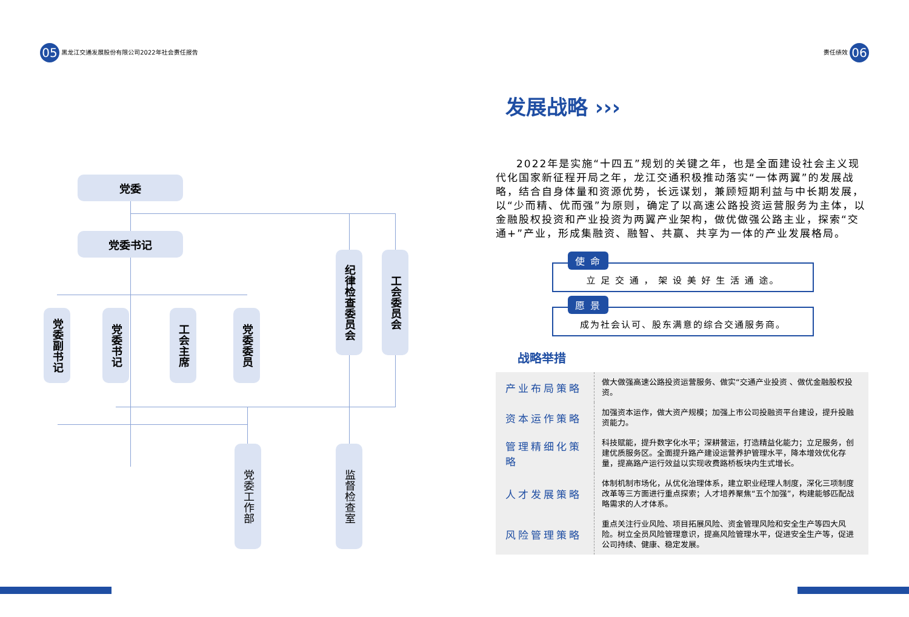05 黑龙江交通发展股份有限公司2022年社会责任报告
责任绩效 06
党委
党委书记
党委副书记
党委书记
工会主席
党委委员
纪律检查委员会
工会委员会
党委工作部
监督检查室
发展战略 ›››
2022年是实施“十四五”规划的关键之年，也是全面建设社会主义现代化国家新征程开局之年，龙江交通积极推动落实“一体两翼”的发展战略，结合自身体量和资源优势，长远谋划，兼顾短期利益与中长期发展，以“少而精、优而强”为原则，确定了以高速公路投资运营服务为主体，以金融股权投资和产业投资为两翼产业架构，做优做强公路主业，探索“交通+”产业，形成集融资、融智、共赢、共享为一体的产业发展格局。
使 命
立 足 交 通 ， 架 设 美 好 生 活 通 途。
愿 景
成为社会认可、股东满意的综合交通服务商。
战略举措
| 产业布局策略 | 做大做强高速公路投资运营服务、做实“交通产业投资 、做优金融股权投资。 |
| 资本运作策略 | 加强资本运作，做大资产规模；加强上市公司投融资平台建设，提升投融资能力。 |
| 管理精细化策略 | 科技赋能，提升数字化水平；深耕营运，打造精益化能力；立足服务，创建优质服务区。全面提升路产建设运营养护管理水平，降本增效优化存量，提高路产运行效益以实现收费路桥板块内生式增长。 |
| 人才发展策略 | 体制机制市场化，从优化治理体系，建立职业经理人制度，深化三项制度改革等三方面进行重点探索；人才培养聚焦“五个加强”，构建能够匹配战略需求的人才体系。 |
| 风险管理策略 | 重点关注行业风险、项目拓展风险、资金管理风险和安全生产等四大风险。树立全员风险管理意识，提高风险管理水平，促进安全生产等，促进公司持续、健康、稳定发展。 |